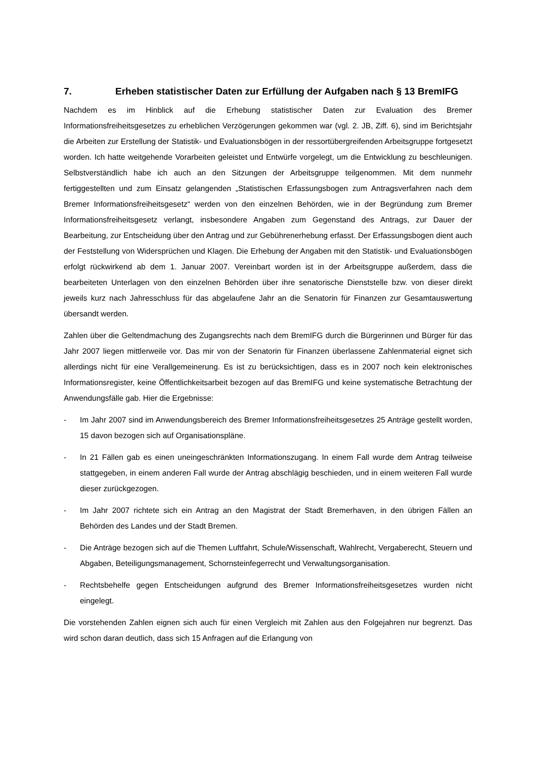7. Erheben statistischer Daten zur Erfüllung der Aufgaben nach § 13 BremIFG
Nachdem es im Hinblick auf die Erhebung statistischer Daten zur Evaluation des Bremer Informationsfreiheitsgesetzes zu erheblichen Verzögerungen gekommen war (vgl. 2. JB, Ziff. 6), sind im Berichtsjahr die Arbeiten zur Erstellung der Statistik- und Evaluationsbögen in der ressortübergreifenden Arbeitsgruppe fortgesetzt worden. Ich hatte weitgehende Vorarbeiten geleistet und Entwürfe vorgelegt, um die Entwicklung zu beschleunigen. Selbstverständlich habe ich auch an den Sitzungen der Arbeitsgruppe teilgenommen. Mit dem nunmehr fertiggestellten und zum Einsatz gelangenden „Statistischen Erfassungsbogen zum Antragsverfahren nach dem Bremer Informationsfreiheitsgesetz“ werden von den einzelnen Behörden, wie in der Begründung zum Bremer Informationsfreiheitsgesetz verlangt, insbesondere Angaben zum Gegenstand des Antrags, zur Dauer der Bearbeitung, zur Entscheidung über den Antrag und zur Gebührenerhebung erfasst. Der Erfassungsbogen dient auch der Feststellung von Widersprüchen und Klagen. Die Erhebung der Angaben mit den Statistik- und Evaluationsbögen erfolgt rückwirkend ab dem 1. Januar 2007. Vereinbart worden ist in der Arbeitsgruppe außerdem, dass die bearbeiteten Unterlagen von den einzelnen Behörden über ihre senatorische Dienststelle bzw. von dieser direkt jeweils kurz nach Jahresschluss für das abgelaufene Jahr an die Senatorin für Finanzen zur Gesamtauswertung übersandt werden.
Zahlen über die Geltendmachung des Zugangsrechts nach dem BremIFG durch die Bürgerinnen und Bürger für das Jahr 2007 liegen mittlerweile vor. Das mir von der Senatorin für Finanzen überlassene Zahlenmaterial eignet sich allerdings nicht für eine Verallgemeinerung. Es ist zu berücksichtigen, dass es in 2007 noch kein elektronisches Informationsregister, keine Öffentlichkeitsarbeit bezogen auf das BremIFG und keine systematische Betrachtung der Anwendungsfälle gab. Hier die Ergebnisse:
- Im Jahr 2007 sind im Anwendungsbereich des Bremer Informationsfreiheitsgesetzes 25 Anträge gestellt worden, 15 davon bezogen sich auf Organisationspläne.
- In 21 Fällen gab es einen uneingeschränkten Informationszugang. In einem Fall wurde dem Antrag teilweise stattgegeben, in einem anderen Fall wurde der Antrag abschlägig beschieden, und in einem weiteren Fall wurde dieser zurückgezogen.
- Im Jahr 2007 richtete sich ein Antrag an den Magistrat der Stadt Bremerhaven, in den übrigen Fällen an Behörden des Landes und der Stadt Bremen.
- Die Anträge bezogen sich auf die Themen Luftfahrt, Schule/Wissenschaft, Wahlrecht, Vergaberecht, Steuern und Abgaben, Beteiligungsmanagement, Schornsteinfegerrecht und Verwaltungsorganisation.
- Rechtsbehelfe gegen Entscheidungen aufgrund des Bremer Informationsfreiheitsgesetzes wurden nicht eingelegt.
Die vorstehenden Zahlen eignen sich auch für einen Vergleich mit Zahlen aus den Folgejahren nur begrenzt. Das wird schon daran deutlich, dass sich 15 Anfragen auf die Erlangung von